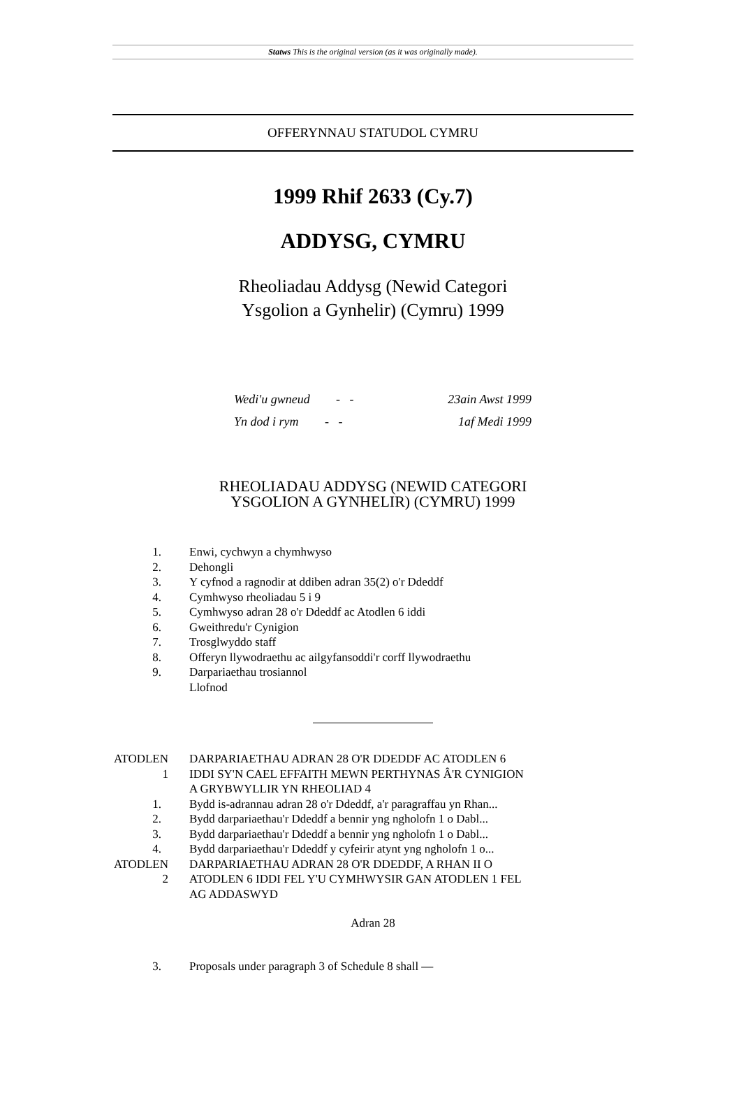Statws This is the original version (as it was originally made).
OFFERYNNAU STATUDOL CYMRU
1999 Rhif 2633 (Cy.7)
ADDYSG, CYMRU
Rheoliadau Addysg (Newid Categori
Ysgolion a Gynhelir) (Cymru) 1999
Wedi'u gwneud - - 23ain Awst 1999
Yn dod i rym - - 1af Medi 1999
RHEOLIADAU ADDYSG (NEWID CATEGORI
YSGOLION A GYNHELIR) (CYMRU) 1999
1. Enwi, cychwyn a chymhwyso
2. Dehongli
3. Y cyfnod a ragnodir at ddiben adran 35(2) o'r Ddeddf
4. Cymhwyso rheoliadau 5 i 9
5. Cymhwyso adran 28 o'r Ddeddf ac Atodlen 6 iddi
6. Gweithredu'r Cynigion
7. Trosglwyddo staff
8. Offeryn llywodraethu ac ailgyfansoddi'r corff llywodraethu
9. Darpariaethau trosiannol
Llofnod
ATODLEN 1 DARPARIAETHAU ADRAN 28 O'R DDEDDF AC ATODLEN 6 IDDI SY'N CAEL EFFAITH MEWN PERTHYNAS Â'R CYNIGION A GRYBWYLLIR YN RHEOLIAD 4
1. Bydd is-adrannau adran 28 o'r Ddeddf, a'r paragraffau yn Rhan...
2. Bydd darpariaethau'r Ddeddf a bennir yng ngholofn 1 o Dabl...
3. Bydd darpariaethau'r Ddeddf a bennir yng ngholofn 1 o Dabl...
4. Bydd darpariaethau'r Ddeddf y cyfeirir atynt yng ngholofn 1 o...
ATODLEN 2 DARPARIAETHAU ADRAN 28 O'R DDEDDF, A RHAN II O ATODLEN 6 IDDI FEL Y'U CYMHWYSIR GAN ATODLEN 1 FEL AG ADDASWYD
Adran 28
3. Proposals under paragraph 3 of Schedule 8 shall —